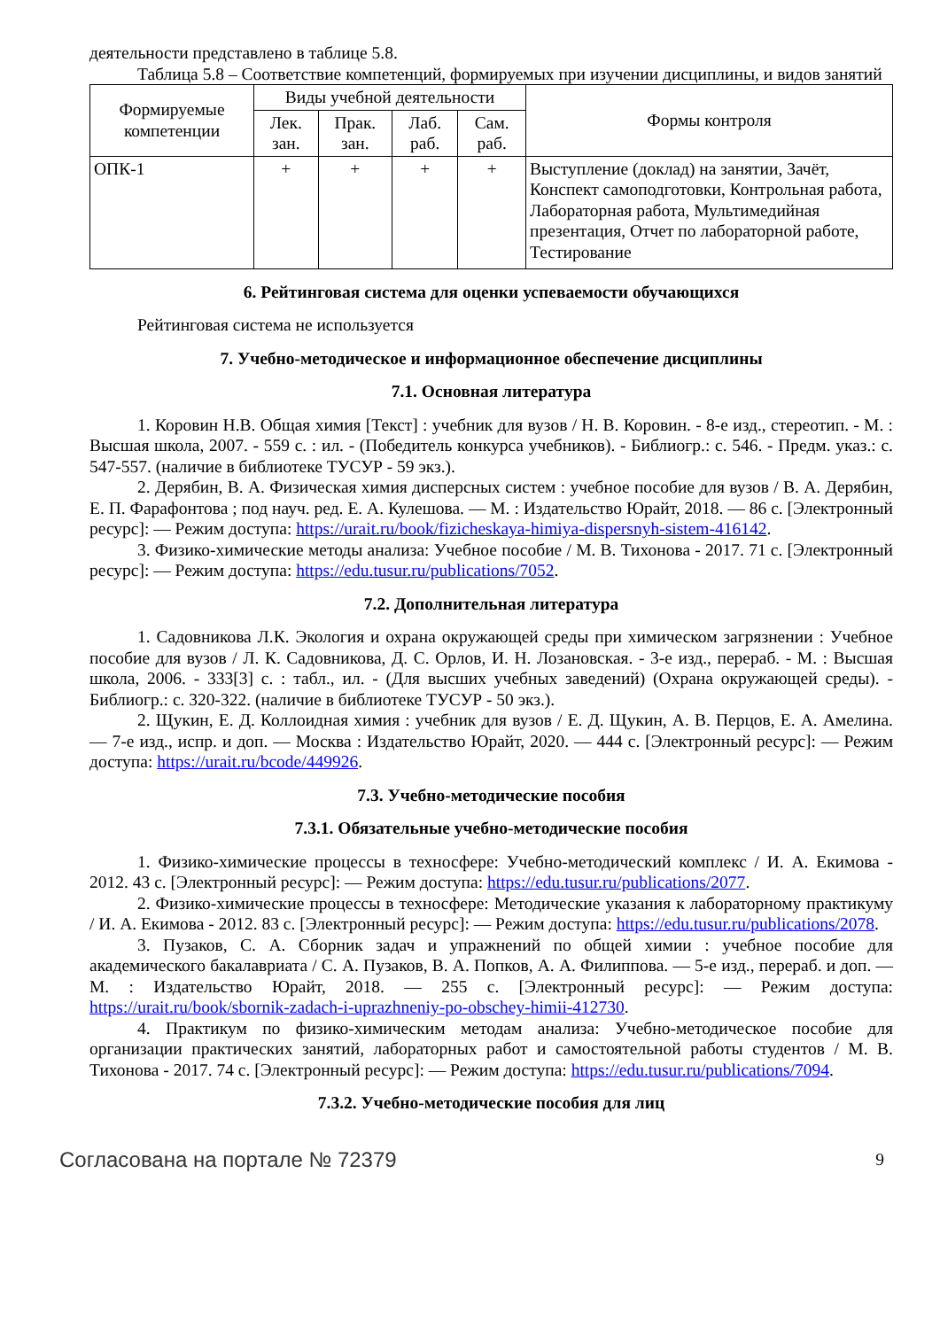деятельности представлено в таблице 5.8.
Таблица 5.8 – Соответствие компетенций, формируемых при изучении дисциплины, и видов занятий
| Формируемые компетенции | Виды учебной деятельности | | | | Формы контроля |
| --- | --- | --- | --- | --- | --- |
| | Лек. зан. | Прак. зан. | Лаб. раб. | Сам. раб. | |
| ОПК-1 | + | + | + | + | Выступление (доклад) на занятии, Зачёт, Конспект самоподготовки, Контрольная работа, Лабораторная работа, Мультимедийная презентация, Отчет по лабораторной работе, Тестирование |
6. Рейтинговая система для оценки успеваемости обучающихся
Рейтинговая система не используется
7. Учебно-методическое и информационное обеспечение дисциплины
7.1. Основная литература
1. Коровин Н.В. Общая химия [Текст] : учебник для вузов / Н. В. Коровин. - 8-е изд., стереотип. - М. : Высшая школа, 2007. - 559 с. : ил. - (Победитель конкурса учебников). - Библиогр.: с. 546. - Предм. указ.: с. 547-557. (наличие в библиотеке ТУСУР - 59 экз.).
2. Дерябин, В. А. Физическая химия дисперсных систем : учебное пособие для вузов / В. А. Дерябин, Е. П. Фарафонтова ; под науч. ред. Е. А. Кулешова. — М. : Издательство Юрайт, 2018. — 86 с. [Электронный ресурс]: — Режим доступа: https://urait.ru/book/fizicheskaya-himiya-dispersnyh-sistem-416142.
3. Физико-химические методы анализа: Учебное пособие / М. В. Тихонова - 2017. 71 с. [Электронный ресурс]: — Режим доступа: https://edu.tusur.ru/publications/7052.
7.2. Дополнительная литература
1. Садовникова Л.К. Экология и охрана окружающей среды при химическом загрязнении : Учебное пособие для вузов / Л. К. Садовникова, Д. С. Орлов, И. Н. Лозановская. - 3-е изд., перераб. - М. : Высшая школа, 2006. - 333[3] с. : табл., ил. - (Для высших учебных заведений) (Охрана окружающей среды). - Библиогр.: с. 320-322. (наличие в библиотеке ТУСУР - 50 экз.).
2. Щукин, Е. Д. Коллоидная химия : учебник для вузов / Е. Д. Щукин, А. В. Перцов, Е. А. Амелина. — 7-е изд., испр. и доп. — Москва : Издательство Юрайт, 2020. — 444 с. [Электронный ресурс]: — Режим доступа: https://urait.ru/bcode/449926.
7.3. Учебно-методические пособия
7.3.1. Обязательные учебно-методические пособия
1. Физико-химические процессы в техносфере: Учебно-методический комплекс / И. А. Екимова - 2012. 43 с. [Электронный ресурс]: — Режим доступа: https://edu.tusur.ru/publications/2077.
2. Физико-химические процессы в техносфере: Методические указания к лабораторному практикуму / И. А. Екимова - 2012. 83 с. [Электронный ресурс]: — Режим доступа: https://edu.tusur.ru/publications/2078.
3. Пузаков, С. А. Сборник задач и упражнений по общей химии : учебное пособие для академического бакалавриата / С. А. Пузаков, В. А. Попков, А. А. Филиппова. — 5-е изд., перераб. и доп. — М. : Издательство Юрайт, 2018. — 255 с. [Электронный ресурс]: — Режим доступа: https://urait.ru/book/sbornik-zadach-i-uprazhneniy-po-obschey-himii-412730.
4. Практикум по физико-химическим методам анализа: Учебно-методическое пособие для организации практических занятий, лабораторных работ и самостоятельной работы студентов / М. В. Тихонова - 2017. 74 с. [Электронный ресурс]: — Режим доступа: https://edu.tusur.ru/publications/7094.
7.3.2. Учебно-методические пособия для лиц
Согласована на портале № 72379 9